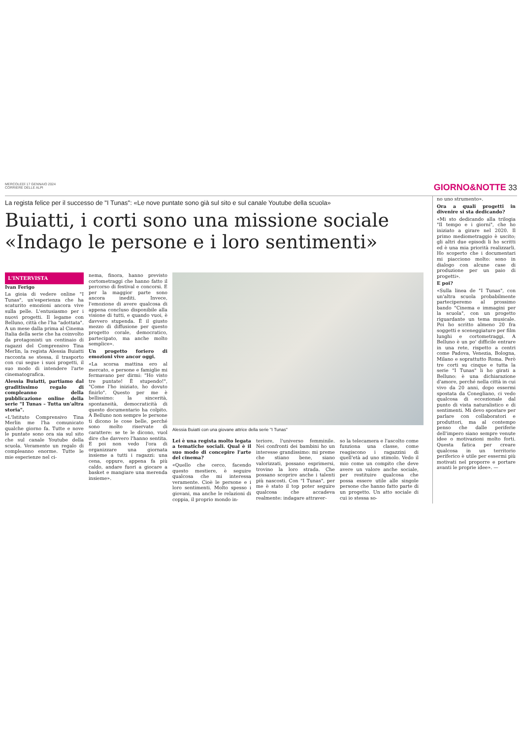MERCOLEDÌ 17 GENNAIO 2024
CORRIERE DELLE ALPI
GIORNO&NOTTE 33
La regista felice per il successo de "I Tunas": «Le nove puntate sono già sul sito e sul canale Youtube della scuola»
Buiatti, i corti sono una missione sociale «Indago le persone e i loro sentimenti»
L'INTERVISTA
Ivan Ferigo
La gioia di vedere online "I Tunas", un'esperienza che ha scaturito emozioni ancora vive sulla pelle. L'entusiasmo per i nuovi progetti. Il legame con Belluno, città che l'ha "adottata". A un mese dalla prima al Cinema Italia della serie che ha coinvolto da protagonisti un centinaio di ragazzi del Comprensivo Tina Merlin, la regista Alessia Buiatti racconta se stessa, il trasporto con cui segue i suoi progetti, il suo modo di intendere l'arte cinematografica.
Alessia Buiatti, partiamo dal graditissimo regalo di compleanno della pubblicazione online della serie "I Tunas – Tutta un'altra storia".
«L'Istituto Comprensivo Tina Merlin me l'ha comunicato qualche giorno fa. Tutte e nove le puntate sono ora sia sul sito che sul canale Youtube della scuola. Veramente un regalo di compleanno enorme. Tutte le mie esperienze nel ci-
nema, finora, hanno previsto cortometraggi che hanno fatto il percorso di festival e concorsi. E per la maggior parte sono ancora inediti. Invece, l'emozione di avere qualcosa di appena concluso disponibile alla visione di tutti, e quando vuoi, è davvero stupenda. È il giusto mezzo di diffusione per questo progetto corale, democratico, partecipato, ma anche molto semplice».
Un progetto foriero di emozioni vive ancor oggi.
«La scorsa mattina ero al mercato, e persone e famiglie mi fermavano per dirmi: "Ho visto tre puntate! È stupendo!", "Come l'ho iniziato, ho dovuto finirlo". Questo per me è bellissimo: la sincerità, spontaneità, democraticità di questo documentario ha colpito. A Belluno non sempre le persone ti dicono le cose belle, perché sono molto riservate di carattere: se te le dicono, vuol dire che davvero l'hanno sentita. E poi non vedo l'ora di organizzare una giornata insieme a tutti i ragazzi: una cena, oppure, appena fa più caldo, andare fuori a giocare a basket e mangiare una merenda insieme».
Alessia Buiatti con una giovane attrice della serie "I Tunas"
Lei è una regista molto legata a tematiche sociali. Qual è il suo modo di concepire l'arte del cinema?
«Quello che cerco, facendo questo mestiere, è seguire qualcosa che mi interessa veramente. Cioè le persone e i loro sentimenti. Molto spesso i giovani, ma anche le relazioni di coppia, il proprio mondo in-
teriore, l'universo femminile. Nei confronti dei bambini ho un interesse grandissimo: mi preme che stiano bene, siano valorizzati, possano esprimersi, trovino la loro strada. Che possano scoprire anche i talenti più nascosti. Con "I Tunas", per me è stato il top poter seguire qualcosa che accadeva realmente: indagare attraver-
so la telecamera e l'ascolto come funziona una classe, come reagiscono i ragazzini di quell'età ad uno stimolo. Vedo il mio come un compito che deve avere un valore anche sociale, per restituire qualcosa che possa essere utile alle singole persone che hanno fatto parte di un progetto. Un atto sociale di cui io stessa so-
no uno strumento».
Ora a quali progetti in divenire si sta dedicando?
«Mi sto dedicando alla trilogia "Il tempo e i giorni", che ho iniziato a girare nel 2020. Il primo mediometraggio è uscito; gli altri due episodi li ho scritti ed è una mia priorità realizzarli. Ho scoperto che i documentari mi piacciono molto: sono in dialogo con alcune case di produzione per un paio di progetti».
E poi?
«Sulla linea de "I Tunas", con un'altra scuola probabilmente parteciperemo al prossimo bando "Cinema e immagini per la scuola", con un progetto riguardante un tema musicale. Poi ho scritto almeno 20 fra soggetti e sceneggiature per film lunghi e cortometraggi. A Belluno è un po' difficile entrare in una rete, rispetto a centri come Padova, Venezia, Bologna, Milano e soprattutto Roma. Però tre corti su cinque e tutta la serie "I Tunas" li ho girati a Belluno: è una dichiarazione d'amore, perché nella città in cui vivo da 20 anni, dopo essermi spostata da Conegliano, ci vedo qualcosa di eccezionale dal punto di vista naturalistico e di sentimenti. Mi devo spostare per parlare con collaboratori e produttori, ma al contempo penso che dalle periferie dell'impero siano sempre venute idee o motivazioni molto forti. Questa fatica per creare qualcosa in un territorio periferico è utile per essermi più motivati nel proporre e portare avanti le proprie idee». —